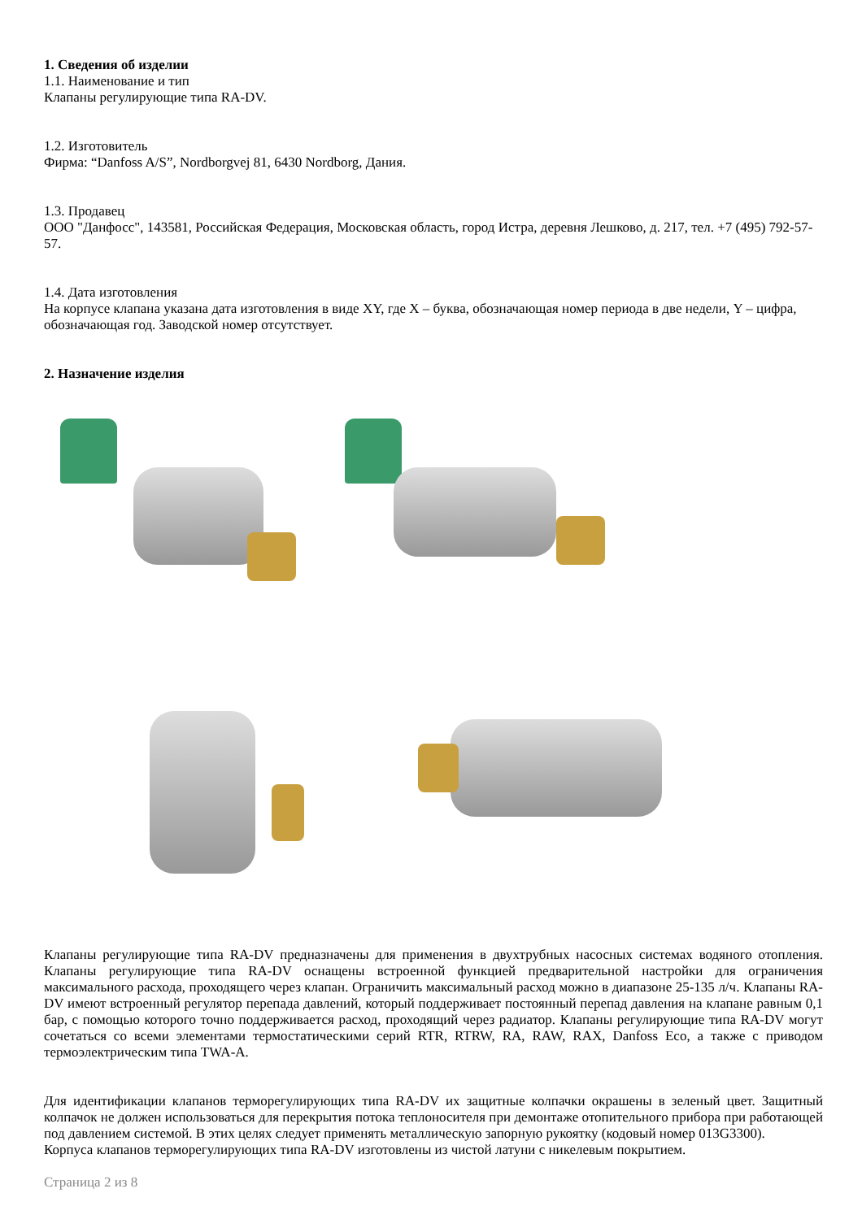1. Сведения об изделии
1.1. Наименование и тип
Клапаны регулирующие типа RA-DV.
1.2. Изготовитель
Фирма: “Danfoss A/S”, Nordborgvej 81, 6430 Nordborg, Дания.
1.3. Продавец
ООО "Данфосс", 143581, Российская Федерация, Московская область, город Истра, деревня Лешково, д. 217, тел. +7 (495) 792-57-57.
1.4. Дата изготовления
На корпусе клапана указана дата изготовления в виде XY, где X – буква, обозначающая номер периода в две недели, Y – цифра, обозначающая год. Заводской номер отсутствует.
2. Назначение изделия
Клапаны регулирующие типа RA-DV предназначены для применения в двухтрубных насосных системах водяного отопления. Клапаны регулирующие типа RA-DV оснащены встроенной функцией предварительной настройки для ограничения максимального расхода, проходящего через клапан. Ограничить максимальный расход можно в диапазоне 25-135 л/ч. Клапаны RA-DV имеют встроенный регулятор перепада давлений, который поддерживает постоянный перепад давления на клапане равным 0,1 бар, с помощью которого точно поддерживается расход, проходящий через радиатор. Клапаны регулирующие типа RA-DV могут сочетаться со всеми элементами термостатическими серий RTR, RTRW, RA, RAW, RAX, Danfoss Eco, а также с приводом термоэлектрическим типа TWA-A.
Для идентификации клапанов терморегулирующих типа RA-DV их защитные колпачки окрашены в зеленый цвет. Защитный колпачок не должен использоваться для перекрытия потока теплоносителя при демонтаже отопительного прибора при работающей под давлением системой. В этих целях следует применять металлическую запорную рукоятку (кодовый номер 013G3300).
Корпуса клапанов терморегулирующих типа RA-DV изготовлены из чистой латуни с никелевым покрытием.
Страница 2 из 8